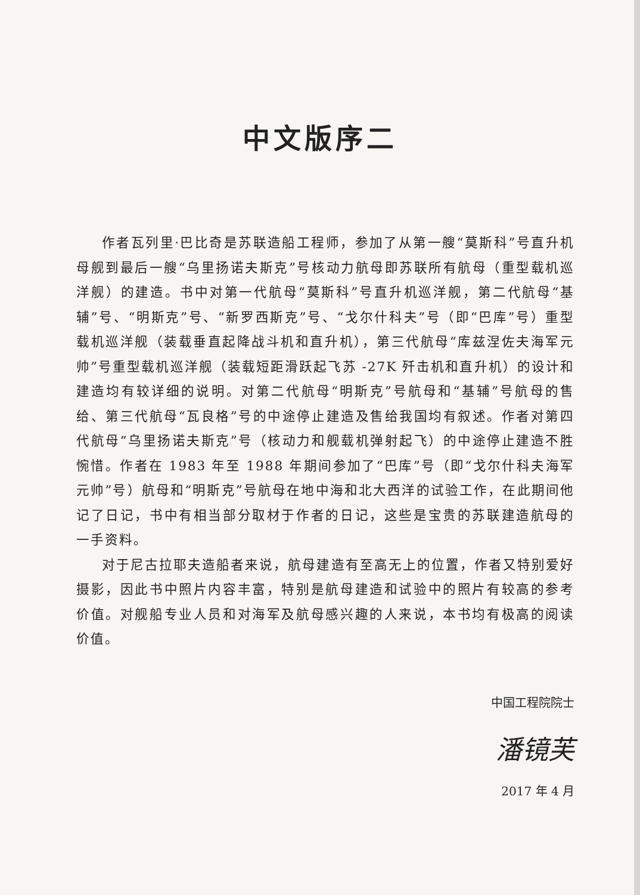中文版序二
作者瓦列里·巴比奇是苏联造船工程师，参加了从第一艘“莫斯科”号直升机母舰到最后一艘“乌里扬诺夫斯克”号核动力航母即苏联所有航母（重型载机巡洋舰）的建造。书中对第一代航母“莫斯科”号直升机巡洋舰，第二代航母“基辅”号、“明斯克”号、“新罗西斯克”号、“戈尔什科夫”号（即“巴库”号）重型载机巡洋舰（装载垂直起降战斗机和直升机），第三代航母“库兹涅佐夫海军元帅”号重型载机巡洋舰（装载短距滑跃起飞苏 -27K 歼击机和直升机）的设计和建造均有较详细的说明。对第二代航母“明斯克”号航母和“基辅”号航母的售给、第三代航母“瓦良格”号的中途停止建造及售给我国均有叙述。作者对第四代航母“乌里扬诺夫斯克”号（核动力和舰载机弹射起飞）的中途停止建造不胜惋惜。作者在 1983 年至 1988 年期间参加了“巴库”号（即“戈尔什科夫海军元帅”号）航母和“明斯克”号航母在地中海和北大西洋的试验工作，在此期间他记了日记，书中有相当部分取材于作者的日记，这些是宝贵的苏联建造航母的一手资料。
对于尼古拉耶夫造船者来说，航母建造有至高无上的位置，作者又特别爱好摄影，因此书中照片内容丰富，特别是航母建造和试验中的照片有较高的参考价值。对舰船专业人员和对海军及航母感兴趣的人来说，本书均有极高的阅读价值。
中国工程院院士
潘镜芙
2017 年 4 月